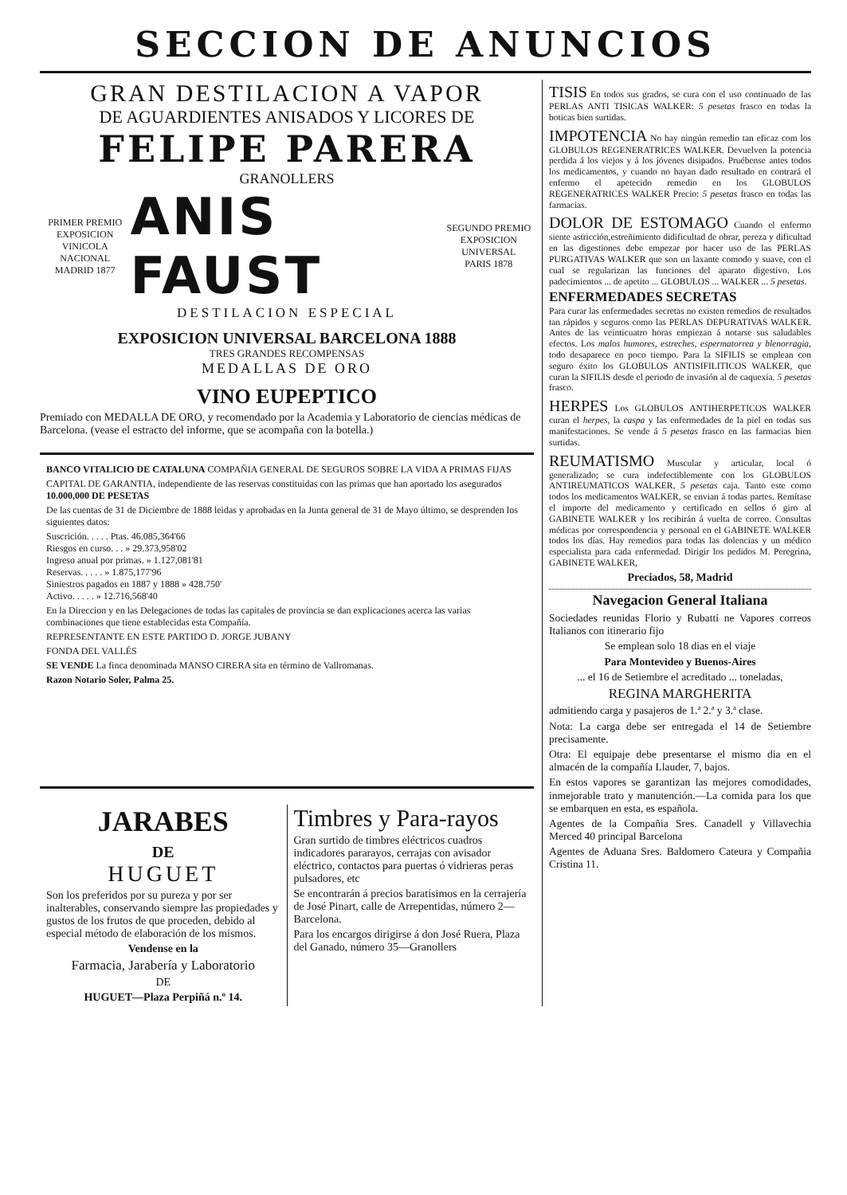SECCION DE ANUNCIOS
GRAN DESTILACION A VAPOR
DE AGUARDIENTES ANISADOS Y LICORES DE
FELIPE PARERA
GRANOLLERS
PRIMER PREMIO
EXPOSICION
VINICOLA NACIONAL
MADRID 1877
ANIS FAUST
SEGUNDO PREMIO
EXPOSICION UNIVERSAL
PARIS 1878
DESTILACION ESPECIAL
EXPOSICION UNIVERSAL BARCELONA 1888
TRES GRANDES RECOMPENSAS
MEDALLAS DE ORO
VINO EUPEPTICO
Premiado con MEDALLA DE ORO, y recomendado por la Academia y Laboratorio de ciencias médicas de Barcelona. (vease el estracto del informe, que se acompaña con la botella.)
BANCO VITALICIO DE CATALUNA COMPAÑIA GENERAL DE SEGUROS SOBRE LA VIDA A PRIMAS FIJAS
CAPITAL DE GARANTIA, independiente de las reservas constituidas con las primas que han aportado los asegurados 10.000,000 DE PESETAS
De las cuentas de 31 de Diciembre de 1888 leidas y aprobadas en la Junta general de 31 de Mayo último, se desprenden los siguientes datos:
Suscrición. . . . . Ptas. 46.085,364'66
Riesgos en curso. . . » 29.373,958'02
Ingreso anual por primas. » 1.127,081'81
Reservas. . . . . » 1.875,177'96
Siniestros pagados en 1887 y 1888 » 428.750'
Activo. . . . . » 12.716,568'40
En la Direccion y en las Delegaciones de todas las capitales de provincia se dan explicaciones acerca las varias combinaciones que tiene establecidas esta Compañía.
REPRESENTANTE EN ESTE PARTIDO D. JORGE JUBANY
FONDA DEL VALLÉS
SE VENDE La finca denominada MANSO CIRERA sita en término de Vallromanas.
Razon Notario Soler, Palma 25.
JARABES
DE
HUGUET
Son los preferidos por su pureza y por ser inalterables, conservando siempre las propiedades y gustos de los frutos de que proceden, debido al especial método de elaboración de los mismos.
Vendense en la
Farmacia, Jarabería y Laboratorio
DE
HUGUET—Plaza Perpiñá n.º 14.
Timbres y Para-rayos
Gran surtido de timbres eléctricos cuadros indicadores pararayos, cerrajas con avisador eléctrico, contactos para puertas ó vidrieras peras pulsadores, etc
Se encontrarán á precios baratísimos en la cerrajería de José Pinart, calle de Arrepentidas, número 2—Barcelona.
Para los encargos dirigirse á don José Ruera, Plaza del Ganado, número 35—Granollers
TISIS En todos sus grados, se cura con el uso continuado de las PERLAS ANTI TISICAS WALKER: 5 pesetas frasco en todas la boticas bien surtidas.
IMPOTENCIA No hay ningún remedio tan eficaz com los GLOBULOS REGENERATRICES WALKER. Devuelven la potencia perdida á los viejos y á los jóvenes disipados. Pruébense antes todos los medicamentos, y cuando no hayan dado resultado en contrará el enfermo el apetecido remedio en los GLOBULOS REGENERATRICES WALKER Precio: 5 pesetas frasco en todas las farmacias.
DOLOR DE ESTOMAGO Cuando el enfermo siente astricción,estreñimiento didificultad de obrar, pereza y dificultad en las digestiones debe empezar por hacer uso de las PERLAS PURGATIVAS WALKER que son un laxante comodo y suave, con el cual se regularizan las funciones del aparato digestivo. Los padecimientos ... de apetito ... GLOBULOS ... WALKER ... 5 pesetas.
ENFERMEDADES SECRETAS
Para curar las enfermedades secretas no existen remedios de resultados tan rápidos y seguros como las PERLAS DEPURATIVAS WALKER. Antes de las veinticuatro horas empiezan á notarse sus saludables efectos. Los malos humores, estreches, espermatorrea y blenorragia, todo desaparece en poco tiempo. Para la SIFILIS se emplean con seguro éxito los GLOBULOS ANTISIFILITICOS WALKER, que curan la SIFILIS desde el periodo de invasión al de caquexia. 5 pesetas frasco.
HERPES Los GLOBULOS ANTIHERPETICOS WALKER curan el herpes, la caspa y las enfermedades de la piel en todas sus manifestaciones. Se vende á 5 pesetas frasco en las farmacias bien surtidas.
REUMATISMO Muscular y articular, local ó generalizado; se cura indefectiblemente con los GLOBULOS ANTIREUMATICOS WALKER, 5 pesetas caja. Tanto este como todos los medicamentos WALKER, se envian á todas partes. Remítase el importe del medicamento y certificado en sellos ó giro al GABINETE WALKER y los recibirán á vuelta de correo. Consultas médicas por correspondencia y personal en el GABINETE WALKER todos los días. Hay remedios para todas las dolencias y un médico especialista para cada enfermedad. Dirigir los pedidos M. Peregrina, GABINETE WALKER,
Preciados, 58, Madrid
Navegacion General Italiana
Sociedades reunidas Florio y Rubatti ne Vapores correos Italianos con itinerario fijo
Se emplean solo 18 dias en el viaje
Para Montevideo y Buenos-Aires
... el 16 de Setiembre el acreditado ... toneladas,
REGINA MARGHERITA
admitiendo carga y pasajeros de 1.ª 2.ª y 3.ª clase.
Nota: La carga debe ser entregada el 14 de Setiembre precisamente.
Otra: El equipaje debe presentarse el mismo dia en el almacén de la compañía Llauder, 7, bajos.
En estos vapores se garantizan las mejores comodidades, inmejorable trato y manutención.—La comida para los que se embarquen en esta, es española.
Agentes de la Compañia Sres. Canadell y Villavechia Merced 40 principal Barcelona
Agentes de Aduana Sres. Baldomero Cateura y Compañia Cristina 11.